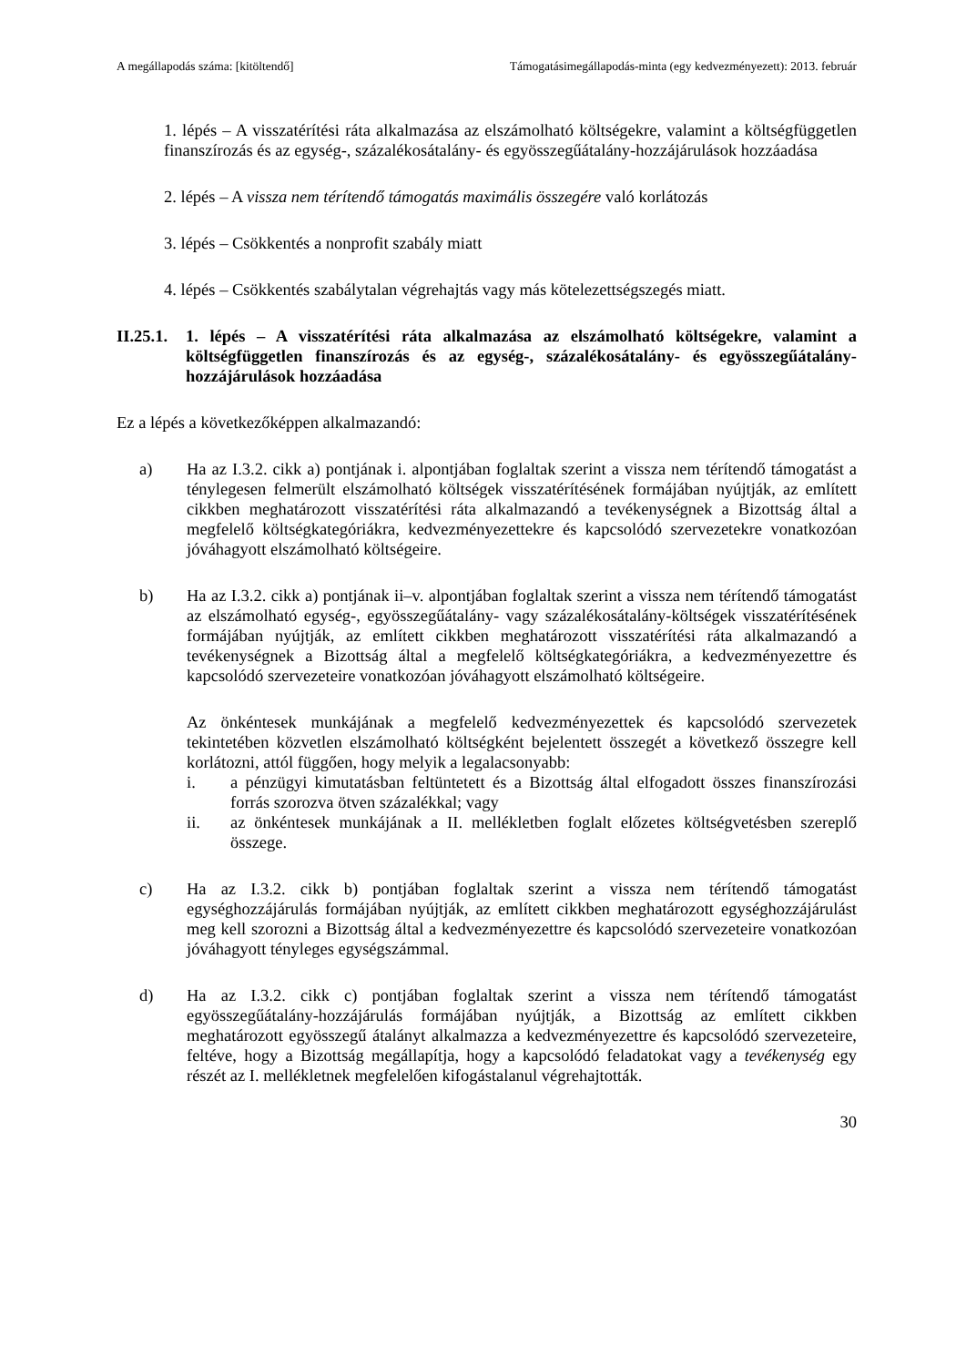A megállapodás száma: [kitöltendő] Támogatásimegállapodás-minta (egy kedvezményezett): 2013. február
1. lépés – A visszatérítési ráta alkalmazása az elszámolható költségekre, valamint a költségfüggetlen finanszírozás és az egység-, százalékosátalány- és egyösszegűátalány-hozzájárulások hozzáadása
2. lépés – A vissza nem térítendő támogatás maximális összegére való korlátozás
3. lépés – Csökkentés a nonprofit szabály miatt
4. lépés – Csökkentés szabálytalan végrehajtás vagy más kötelezettségszegés miatt.
II.25.1.
1. lépés – A visszatérítési ráta alkalmazása az elszámolható költségekre, valamint a költségfüggetlen finanszírozás és az egység-, százalékosátalány- és egyösszegűátalány-hozzájárulások hozzáadása
Ez a lépés a következőképpen alkalmazandó:
a) Ha az I.3.2. cikk a) pontjának i. alpontjában foglaltak szerint a vissza nem térítendő támogatást a ténylegesen felmerült elszámolható költségek visszatérítésének formájában nyújtják, az említett cikkben meghatározott visszatérítési ráta alkalmazandó a tevékenységnek a Bizottság által a megfelelő költségkategóriákra, kedvezményezettekre és kapcsolódó szervezetekre vonatkozóan jóváhagyott elszámolható költségeire.
b) Ha az I.3.2. cikk a) pontjának ii–v. alpontjában foglaltak szerint a vissza nem térítendő támogatást az elszámolható egység-, egyösszegűátalány- vagy százalékosátalány-költségek visszatérítésének formájában nyújtják, az említett cikkben meghatározott visszatérítési ráta alkalmazandó a tevékenységnek a Bizottság által a megfelelő költségkategóriákra, a kedvezményezettre és kapcsolódó szervezeteire vonatkozóan jóváhagyott elszámolható költségeire.
Az önkéntesek munkájának a megfelelő kedvezményezettek és kapcsolódó szervezetek tekintetében közvetlen elszámolható költségként bejelentett összegét a következő összegre kell korlátozni, attól függően, hogy melyik a legalacsonyabb:
i. a pénzügyi kimutatásban feltüntetett és a Bizottság által elfogadott összes finanszírozási forrás szorozva ötven százalékkal; vagy
ii. az önkéntesek munkájának a II. mellékletben foglalt előzetes költségvetésben szereplő összege.
c) Ha az I.3.2. cikk b) pontjában foglaltak szerint a vissza nem térítendő támogatást egységhozzájárulás formájában nyújtják, az említett cikkben meghatározott egységhozzájárulást meg kell szorozni a Bizottság által a kedvezményezettre és kapcsolódó szervezeteire vonatkozóan jóváhagyott tényleges egységszámmal.
d) Ha az I.3.2. cikk c) pontjában foglaltak szerint a vissza nem térítendő támogatást egyösszegűátalány-hozzájárulás formájában nyújtják, a Bizottság az említett cikkben meghatározott egyösszegű átalányt alkalmazza a kedvezményezettre és kapcsolódó szervezeteire, feltéve, hogy a Bizottság megállapítja, hogy a kapcsolódó feladatokat vagy a tevékenység egy részét az I. mellékletnek megfelelően kifogástalanul végrehajtották.
30